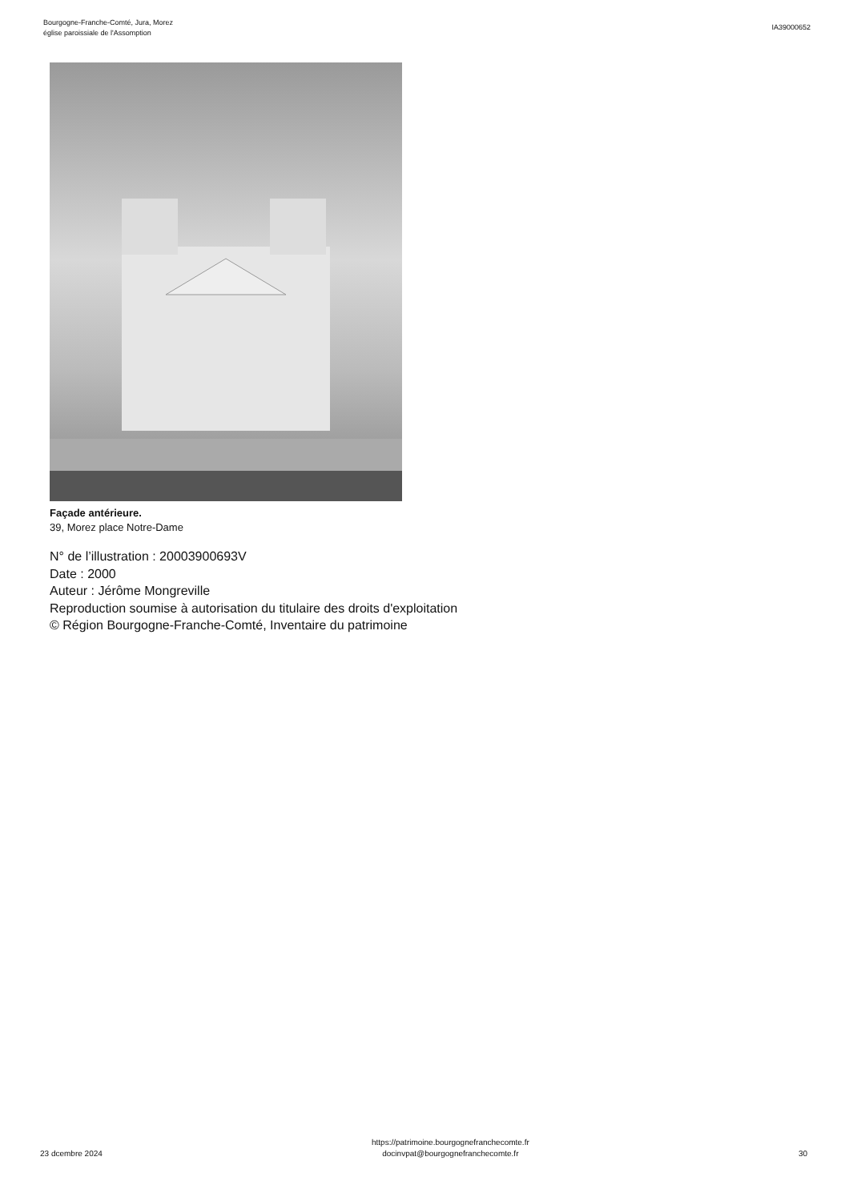Bourgogne-Franche-Comté, Jura, Morez
église paroissiale de l'Assomption
IA39000652
Façade antérieure.
39, Morez place Notre-Dame
N° de l’illustration : 20003900693V
Date : 2000
Auteur : Jérôme Mongreville
Reproduction soumise à autorisation du titulaire des droits d'exploitation
© Région Bourgogne-Franche-Comté, Inventaire du patrimoine
23 dcembre 2024
https://patrimoine.bourgognefranchecomte.fr
docinvpat@bourgognefranchecomte.fr
30